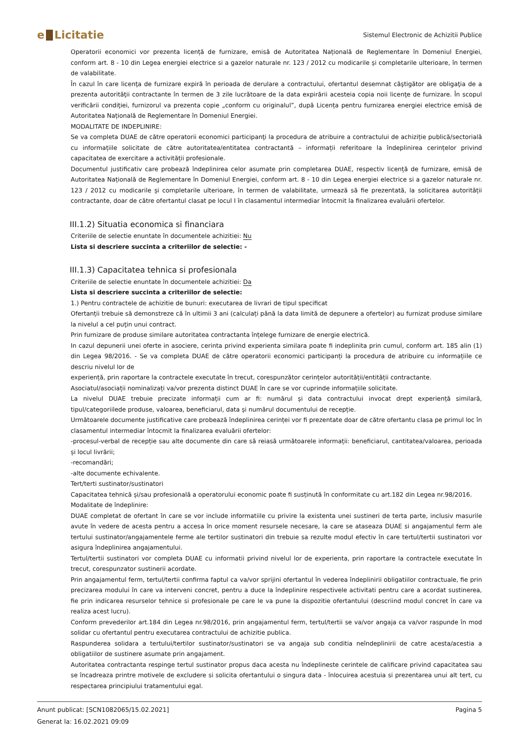e Licitatie
Sistemul Electronic de Achizitii Publice
Operatorii economici vor prezenta licență de furnizare, emisă de Autoritatea Națională de Reglementare în Domeniul Energiei, conform art. 8 - 10 din Legea energiei electrice si a gazelor naturale nr. 123 / 2012 cu modicarile și completarile ulterioare, în termen de valabilitate.
În cazul în care licenţa de furnizare expiră în perioada de derulare a contractului, ofertantul desemnat câştigător are obligaţia de a prezenta autorităţii contractante în termen de 3 zile lucrătoare de la data expirării acesteia copia noii licenţe de furnizare. În scopul verificării condiţiei, furnizorul va prezenta copie „conform cu originalul”, după Licența pentru furnizarea energiei electrice emisă de Autoritatea Națională de Reglementare în Domeniul Energiei.
MODALITATE DE INDEPLINIRE:
Se va completa DUAE de către operatorii economici participanţi la procedura de atribuire a contractului de achiziție publică/sectorială cu informațiile solicitate de către autoritatea/entitatea contractantă – informații referitoare la îndeplinirea cerințelor privind capacitatea de exercitare a activității profesionale.
Documentul justificativ care probează îndeplinirea celor asumate prin completarea DUAE, respectiv licență de furnizare, emisă de Autoritatea Națională de Reglementare în Domeniul Energiei, conform art. 8 - 10 din Legea energiei electrice si a gazelor naturale nr. 123 / 2012 cu modicarile și completarile ulterioare, în termen de valabilitate, urmează să fie prezentată, la solicitarea autorității contractante, doar de către ofertantul clasat pe locul I în clasamentul intermediar întocmit la finalizarea evaluării ofertelor.
III.1.2) Situatia economica si financiara
Criteriile de selectie enuntate în documentele achizitiei: Nu
Lista si descriere succinta a criteriilor de selectie: -
III.1.3) Capacitatea tehnica si profesionala
Criteriile de selectie enuntate în documentele achizitiei: Da
Lista si descriere succinta a criteriilor de selectie:
1.) Pentru contractele de achizitie de bunuri: executarea de livrari de tipul specificat
Ofertanții trebuie să demonstreze că în ultimii 3 ani (calculați până la data limită de depunere a ofertelor) au furnizat produse similare la nivelul a cel puţin unui contract.
Prin furnizare de produse similare autoritatea contractanta înțelege furnizare de energie electrică.
In cazul depunerii unei oferte in asociere, cerinta privind experienta similara poate fi indeplinita prin cumul, conform art. 185 alin (1) din Legea 98/2016. - Se va completa DUAE de către operatorii economici participanți la procedura de atribuire cu informațiile ce descriu nivelul lor de
experiență, prin raportare la contractele executate în trecut, corespunzător cerințelor autorității/entității contractante.
Asociatul/asociații nominalizați va/vor prezenta distinct DUAE în care se vor cuprinde informațiile solicitate.
La nivelul DUAE trebuie precizate informații cum ar fi: numărul și data contractului invocat drept experiență similară, tipul/categoriilede produse, valoarea, beneficiarul, data și numărul documentului de recepție.
Următoarele documente justificative care probează îndeplinirea cerinței vor fi prezentate doar de către ofertantu clasa pe primul loc în clasamentul intermediar întocmit la finalizarea evaluării ofertelor:
-procesul-verbal de recepție sau alte documente din care să reiasă următoarele informații: beneficiarul, cantitatea/valoarea, perioada și locul livrării;
-recomandări;
-alte documente echivalente.
Tert/terti sustinator/sustinatori
Capacitatea tehnică și/sau profesională a operatorului economic poate fi susținută în conformitate cu art.182 din Legea nr.98/2016.
Modalitate de îndeplinire:
DUAE completat de ofertant în care se vor include informatiile cu privire la existenta unei sustineri de terta parte, inclusiv masurile avute în vedere de acesta pentru a accesa în orice moment resursele necesare, la care se ataseaza DUAE si angajamentul ferm ale tertului sustinator/angajamentele ferme ale tertilor sustinatori din trebuie sa rezulte modul efectiv în care tertul/tertii sustinatori vor asigura îndeplinirea angajamentului.
Tertul/tertii sustinatori vor completa DUAE cu informatii privind nivelul lor de experienta, prin raportare la contractele executate în trecut, corespunzator sustinerii acordate.
Prin angajamentul ferm, tertul/tertii confirma faptul ca va/vor sprijini ofertantul în vederea îndeplinirii obligatiilor contractuale, fie prin precizarea modului în care va interveni concret, pentru a duce la îndeplinire respectivele activitati pentru care a acordat sustinerea, fie prin indicarea resurselor tehnice si profesionale pe care le va pune la dispozitie ofertantului (descriind modul concret în care va realiza acest lucru).
Conform prevederilor art.184 din Legea nr.98/2016, prin angajamentul ferm, tertul/tertii se va/vor angaja ca va/vor raspunde în mod solidar cu ofertantul pentru executarea contractului de achizitie publica.
Raspunderea solidara a tertului/tertilor sustinator/sustinatori se va angaja sub conditia neîndeplinirii de catre acesta/acestia a obligatiilor de sustinere asumate prin angajament.
Autoritatea contractanta respinge tertul sustinator propus daca acesta nu îndeplineste cerintele de calificare privind capacitatea sau se încadreaza printre motivele de excludere si solicita ofertantului o singura data - înlocuirea acestuia si prezentarea unui alt tert, cu respectarea principiului tratamentului egal.
Anunt publicat: [SCN1082065/15.02.2021] Pagina 5
Generat la: 16.02.2021 09:09